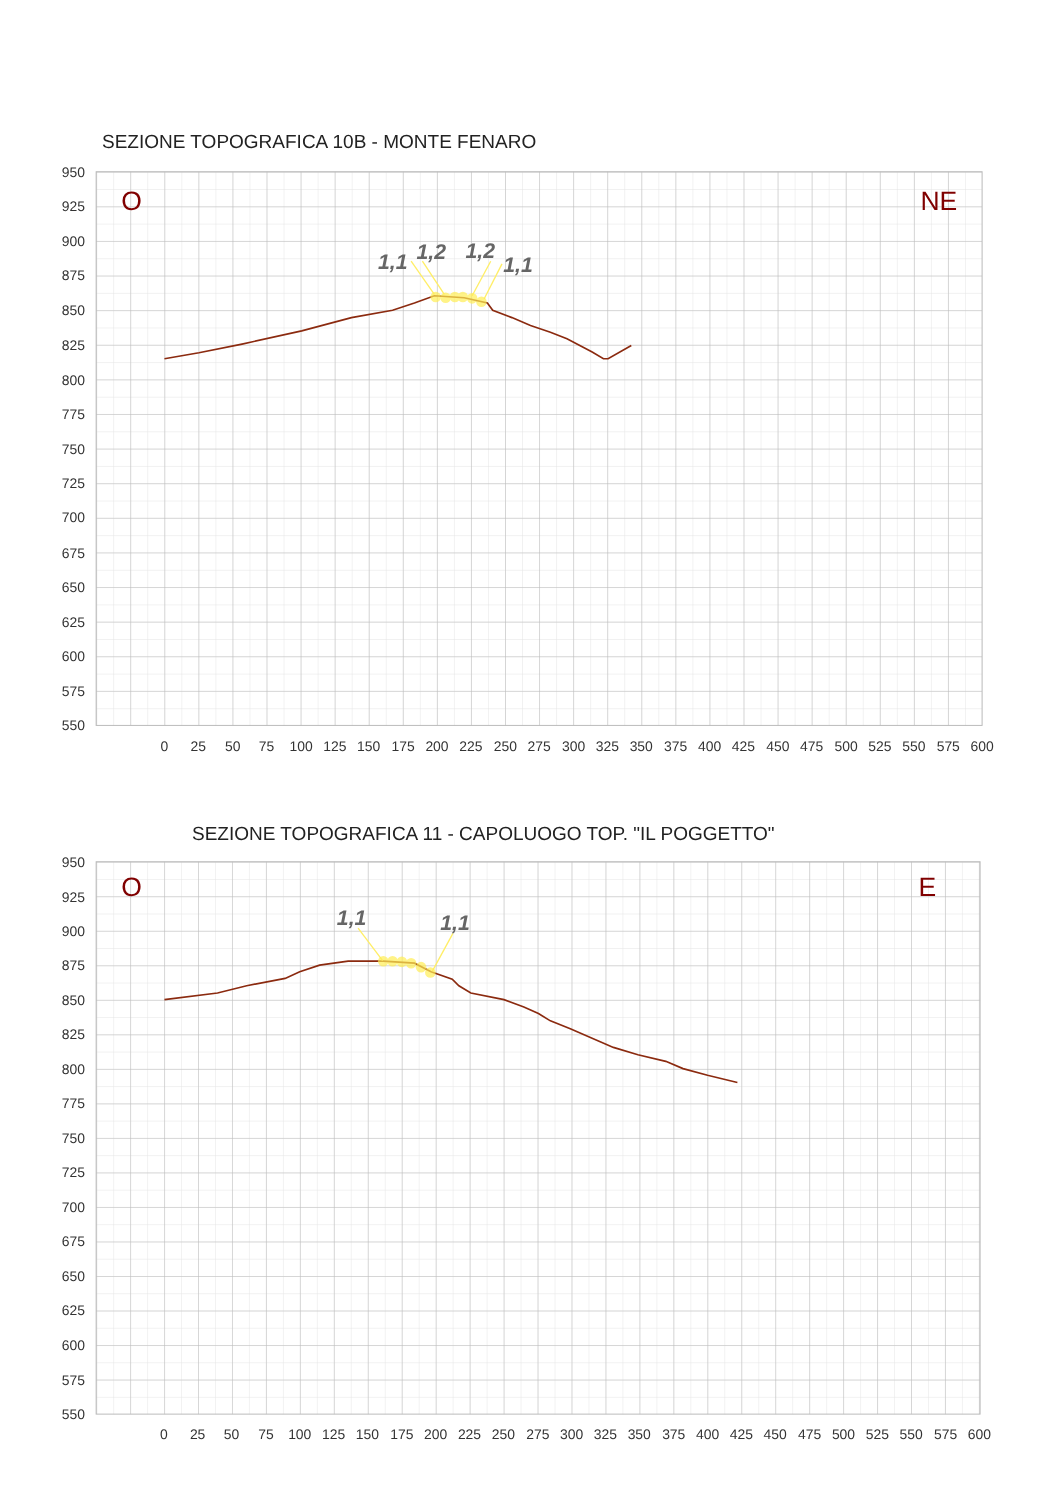SEZIONE TOPOGRAFICA 10B - MONTE FENARO
950
925
900
875
850
825
800
775
750
725
700
675
650
625
600
575
550
0
25
50
75
100
125
150
175
200
225
250
275
300
325
350
375
400
425
450
475
500
525
550
575
600
O
NE
1,1
1,2
1,2
1,1
SEZIONE TOPOGRAFICA 11 - CAPOLUOGO TOP. "IL POGGETTO"
950
925
900
875
850
825
800
775
750
725
700
675
650
625
600
575
550
0
25
50
75
100
125
150
175
200
225
250
275
300
325
350
375
400
425
450
475
500
525
550
575
600
O
E
1,1
1,1